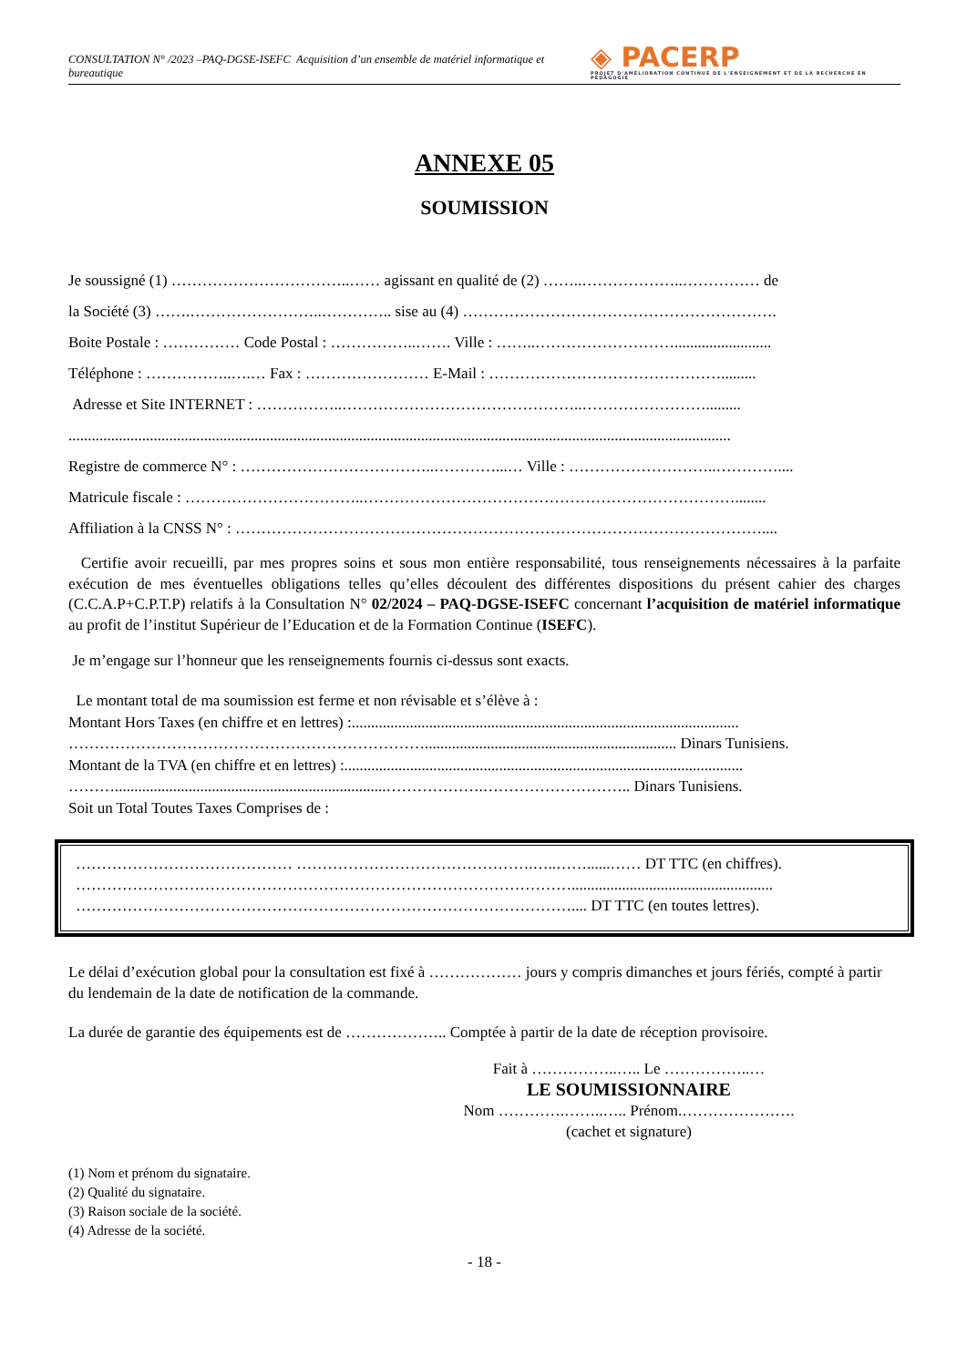CONSULTATION N° /2023 –PAQ-DGSE-ISEFC Acquisition d’un ensemble de matériel informatique et bureautique
◈ PACERP
PROJET D'AMÉLIORATION CONTINUE DE L'ENSEIGNEMENT ET DE LA RECHERCHE EN PÉDAGOGIE
ANNEXE 05
SOUMISSION
Je soussigné (1) ……………………………..…… agissant en qualité de (2) ……..………………..…………… de
la Société (3) …….……………………..………….. sise au (4) …………………………………………………….
Boite Postale : …………… Code Postal : ……………..……. Ville : ……..……………………….........................
Téléphone : ……………..….… Fax : …………………… E-Mail : ……………………………………….........
Adresse et Site INTERNET : ……………..………………………………………..…………………….........
...........................................................................................................................................................................
Registre de commerce N° : ………………………………..…………...… Ville : ………………………..…………....
Matricule fiscale : ……………………………..………………………………………………………………........
Affiliation à la CNSS N° : …………………………………………………………………………………………....
Certifie avoir recueilli, par mes propres soins et sous mon entière responsabilité, tous renseignements nécessaires à la parfaite exécution de mes éventuelles obligations telles qu’elles découlent des différentes dispositions du présent cahier des charges (C.C.A.P+C.P.T.P) relatifs à la Consultation N° 02/2024 – PAQ-DGSE-ISEFC concernant l’acquisition de matériel informatique au profit de l’institut Supérieur de l’Education et de la Formation Continue (ISEFC).
Je m’engage sur l’honneur que les renseignements fournis ci-dessus sont exacts.
Le montant total de ma soumission est ferme et non révisable et s’élève à :
Montant Hors Taxes (en chiffre et en lettres) :....................................................................................................
……………………………………………………………................................................................. Dinars Tunisiens.
Montant de la TVA (en chiffre et en lettres) :.......................................................................................................
………......................................................................……………….……………………….. Dinars Tunisiens.
Soit un Total Toutes Taxes Comprises de :
…………………………………… ……………………………………….…..……......…… DT TTC (en chiffres).
……………………………………………………………………………………....................................................
…………………………………………………………………………………….... DT TTC (en toutes lettres).
Le délai d’exécution global pour la consultation est fixé à ……………… jours y compris dimanches et jours fériés, compté à partir du lendemain de la date de notification de la commande.
La durée de garantie des équipements est de ……………….. Comptée à partir de la date de réception provisoire.
Fait à ……………..….. Le ……………..…
LE SOUMISSIONNAIRE
Nom ………….……..….. Prénom.………………….
(cachet et signature)
(1) Nom et prénom du signataire.
(2) Qualité du signataire.
(3) Raison sociale de la société.
(4) Adresse de la société.
- 18 -